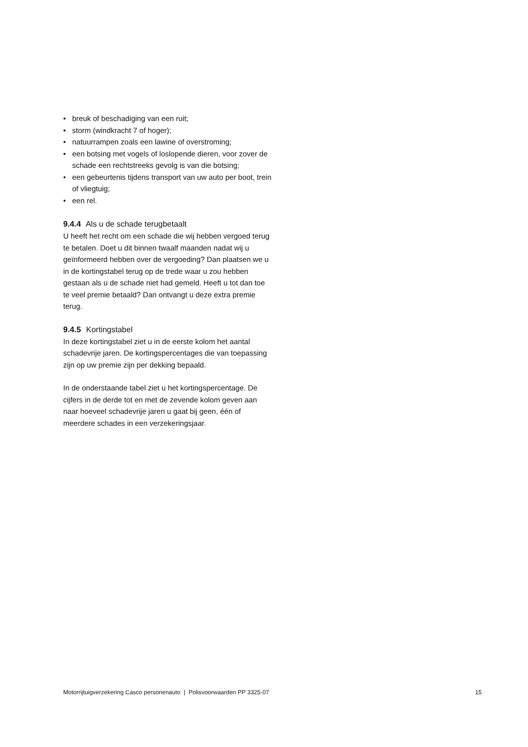• breuk of beschadiging van een ruit;
• storm (windkracht 7 of hoger);
• natuurrampen zoals een lawine of overstroming;
• een botsing met vogels of loslopende dieren, voor zover de schade een rechtstreeks gevolg is van die botsing;
• een gebeurtenis tijdens transport van uw auto per boot, trein of vliegtuig;
• een rel.
9.4.4 Als u de schade terugbetaalt
U heeft het recht om een schade die wij hebben vergoed terug te betalen. Doet u dit binnen twaalf maanden nadat wij u geïnformeerd hebben over de vergoeding? Dan plaatsen we u in de kortingstabel terug op de trede waar u zou hebben gestaan als u de schade niet had gemeld. Heeft u tot dan toe te veel premie betaald? Dan ontvangt u deze extra premie terug.
9.4.5 Kortingstabel
In deze kortingstabel ziet u in de eerste kolom het aantal schadevrije jaren. De kortingspercentages die van toepassing zijn op uw premie zijn per dekking bepaald.
In de onderstaande tabel ziet u het kortingspercentage. De cijfers in de derde tot en met de zevende kolom geven aan naar hoeveel schadevrije jaren u gaat bij geen, één of meerdere schades in een verzekeringsjaar.
Motorrijtuigverzekering Casco personenauto | Polisvoorwaarden PP 3325-07 15